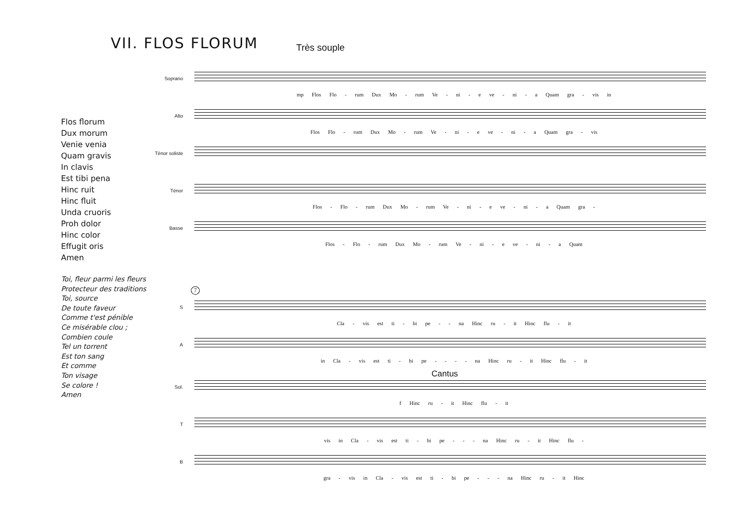VII. FLOS FLORUM Très souple
Flos florum
Dux morum
Venie venia
Quam gravis
In clavis
Est tibi pena
Hinc ruit
Hinc fluit
Unda cruoris
Proh dolor
Hinc color
Effugit oris
Amen
Toi, fleur parmi les fleurs
Protecteur des traditions
Toi, source
De toute faveur
Comme t'est pénible
Ce misérable clou ;
Combien coule
Tel un torrent
Est ton sang
Et comme
Ton visage
Se colore !
Amen
Soprano
mp Flos Flo - rum Dux Mo - rum Ve - ni - e ve - ni - a Quam gra - vis in
Alto
Flos Flo - rum Dux Mo - rum Ve - ni - e ve - ni - a Quam gra - vis
Ténor soliste
Ténor
Flos - Flo - rum Dux Mo - rum Ve - ni - e ve - ni - a Quam gra -
Basse
Flos - Flo - rum Dux Mo - rum Ve - ni - e ve - ni - a Quam
7
S
Cla - vis est ti - bi pe - - na Hinc ru - it Hinc flu - it
A
in Cla - vis est ti - bi pe - - - - na Hinc ru - it Hinc flu - it
Cantus
Sol.
f Hinc ru - it Hinc flu - it
T
vis in Cla - vis est ti - bi pe - - - na Hinc ru - it Hinc flu -
B
gra - vis in Cla - vis est ti - bi pe - - - na Hinc ru - it Hinc